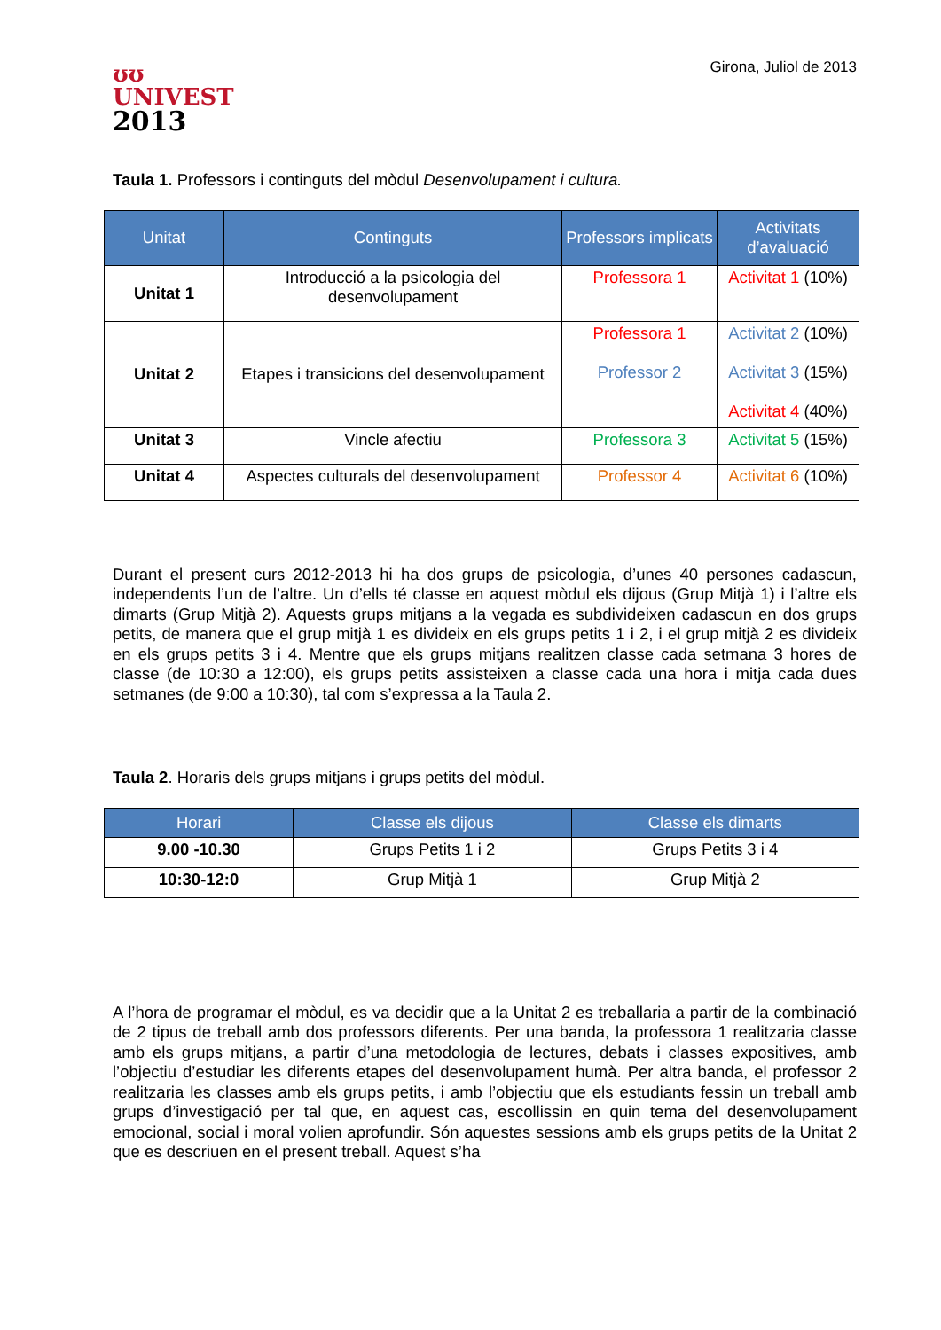ʊʊ
UNIVEST
2013
Girona, Juliol de 2013
Taula 1. Professors i continguts del mòdul Desenvolupament i cultura.
| Unitat | Continguts | Professors implicats | Activitats d’avaluació |
| --- | --- | --- | --- |
| Unitat 1 | Introducció a la psicologia del desenvolupament | Professora 1 | Activitat 1 (10%) |
| Unitat 2 | Etapes i transicions del desenvolupament | Professora 1 Professor 2 | Activitat 2 (10%) Activitat 3 (15%) Activitat 4 (40%) |
| Unitat 3 | Vincle afectiu | Professora 3 | Activitat 5 (15%) |
| Unitat 4 | Aspectes culturals del desenvolupament | Professor 4 | Activitat 6 (10%) |
Durant el present curs 2012-2013 hi ha dos grups de psicologia, d’unes 40 persones cadascun, independents l’un de l’altre. Un d’ells té classe en aquest mòdul els dijous (Grup Mitjà 1) i l’altre els dimarts (Grup Mitjà 2). Aquests grups mitjans a la vegada es subdivideixen cadascun en dos grups petits, de manera que el grup mitjà 1 es divideix en els grups petits 1 i 2, i el grup mitjà 2 es divideix en els grups petits 3 i 4. Mentre que els grups mitjans realitzen classe cada setmana 3 hores de classe (de 10:30 a 12:00), els grups petits assisteixen a classe cada una hora i mitja cada dues setmanes (de 9:00 a 10:30), tal com s’expressa a la Taula 2.
Taula 2. Horaris dels grups mitjans i grups petits del mòdul.
| Horari | Classe els dijous | Classe els dimarts |
| --- | --- | --- |
| 9.00 -10.30 | Grups Petits 1 i 2 | Grups Petits 3 i 4 |
| 10:30-12:0 | Grup Mitjà 1 | Grup Mitjà 2 |
A l’hora de programar el mòdul, es va decidir que a la Unitat 2 es treballaria a partir de la combinació de 2 tipus de treball amb dos professors diferents. Per una banda, la professora 1 realitzaria classe amb els grups mitjans, a partir d’una metodologia de lectures, debats i classes expositives, amb l’objectiu d’estudiar les diferents etapes del desenvolupament humà. Per altra banda, el professor 2 realitzaria les classes amb els grups petits, i amb l’objectiu que els estudiants fessin un treball amb grups d’investigació per tal que, en aquest cas, escollissin en quin tema del desenvolupament emocional, social i moral volien aprofundir. Són aquestes sessions amb els grups petits de la Unitat 2 que es descriuen en el present treball. Aquest s’ha